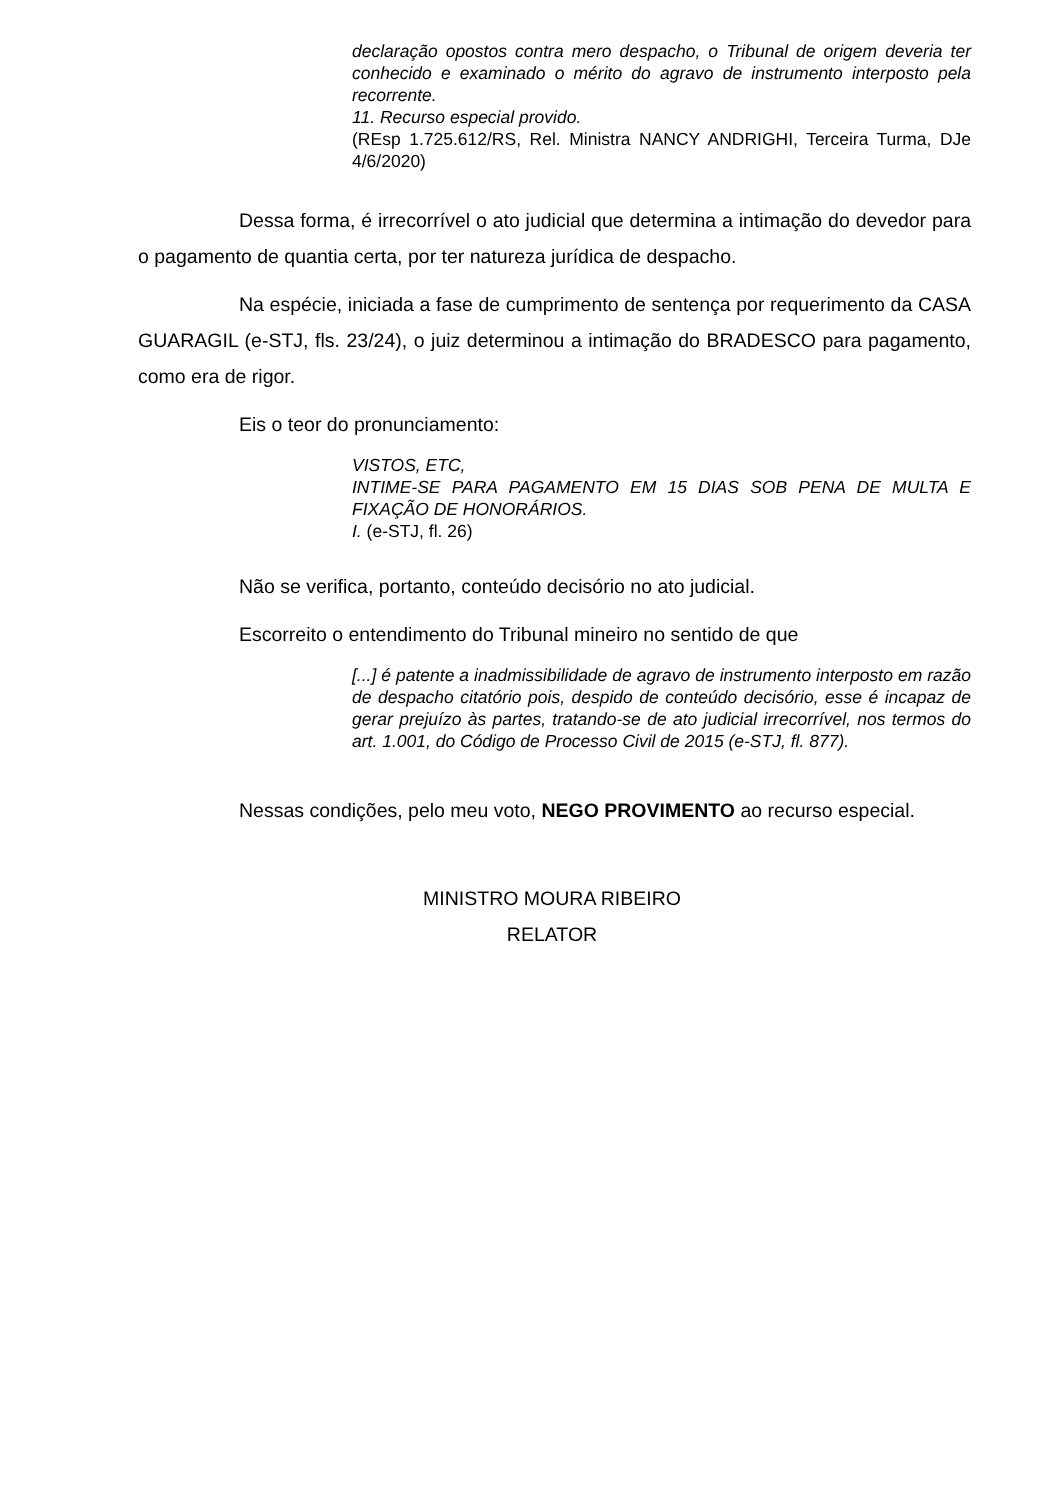declaração opostos contra mero despacho, o Tribunal de origem deveria ter conhecido e examinado o mérito do agravo de instrumento interposto pela recorrente.
11. Recurso especial provido.
(REsp 1.725.612/RS, Rel. Ministra NANCY ANDRIGHI, Terceira Turma, DJe 4/6/2020)
Dessa forma, é irrecorrível o ato judicial que determina a intimação do devedor para o pagamento de quantia certa, por ter natureza jurídica de despacho.
Na espécie, iniciada a fase de cumprimento de sentença por requerimento da CASA GUARAGIL (e-STJ, fls. 23/24), o juiz determinou a intimação do BRADESCO para pagamento, como era de rigor.
Eis o teor do pronunciamento:
VISTOS, ETC,
INTIME-SE PARA PAGAMENTO EM 15 DIAS SOB PENA DE MULTA E FIXAÇÃO DE HONORÁRIOS.
I. (e-STJ, fl. 26)
Não se verifica, portanto, conteúdo decisório no ato judicial.
Escorreito o entendimento do Tribunal mineiro no sentido de que
[...] é patente a inadmissibilidade de agravo de instrumento interposto em razão de despacho citatório pois, despido de conteúdo decisório, esse é incapaz de gerar prejuízo às partes, tratando-se de ato judicial irrecorrível, nos termos do art. 1.001, do Código de Processo Civil de 2015 (e-STJ, fl. 877).
Nessas condições, pelo meu voto, NEGO PROVIMENTO ao recurso especial.
MINISTRO MOURA RIBEIRO
RELATOR